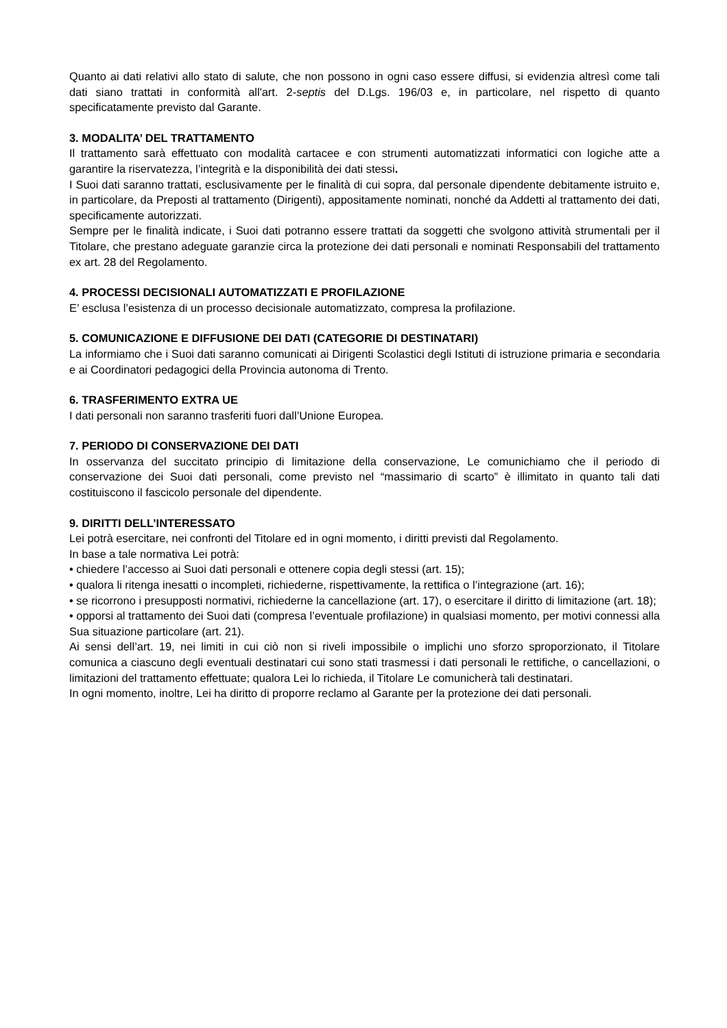Quanto ai dati relativi allo stato di salute, che non possono in ogni caso essere diffusi, si evidenzia altresì come tali dati siano trattati in conformità all'art. 2-septis del D.Lgs. 196/03 e, in particolare, nel rispetto di quanto specificatamente previsto dal Garante.
3. MODALITA’ DEL TRATTAMENTO
Il trattamento sarà effettuato con modalità cartacee e con strumenti automatizzati informatici con logiche atte a garantire la riservatezza, l’integrità e la disponibilità dei dati stessi.
I Suoi dati saranno trattati, esclusivamente per le finalità di cui sopra, dal personale dipendente debitamente istruito e, in particolare, da Preposti al trattamento (Dirigenti), appositamente nominati, nonché da Addetti al trattamento dei dati, specificamente autorizzati.
Sempre per le finalità indicate, i Suoi dati potranno essere trattati da soggetti che svolgono attività strumentali per il Titolare, che prestano adeguate garanzie circa la protezione dei dati personali e nominati Responsabili del trattamento ex art. 28 del Regolamento.
4. PROCESSI DECISIONALI AUTOMATIZZATI E PROFILAZIONE
E’ esclusa l’esistenza di un processo decisionale automatizzato, compresa la profilazione.
5. COMUNICAZIONE E DIFFUSIONE DEI DATI (CATEGORIE DI DESTINATARI)
La informiamo che i Suoi dati saranno comunicati ai Dirigenti Scolastici degli Istituti di istruzione primaria e secondaria e ai Coordinatori pedagogici della Provincia autonoma di Trento.
6. TRASFERIMENTO EXTRA UE
I dati personali non saranno trasferiti fuori dall’Unione Europea.
7. PERIODO DI CONSERVAZIONE DEI DATI
In osservanza del succitato principio di limitazione della conservazione, Le comunichiamo che il periodo di conservazione dei Suoi dati personali, come previsto nel “massimario di scarto” è illimitato in quanto tali dati costituiscono il fascicolo personale del dipendente.
9. DIRITTI DELL’INTERESSATO
Lei potrà esercitare, nei confronti del Titolare ed in ogni momento, i diritti previsti dal Regolamento.
In base a tale normativa Lei potrà:
• chiedere l’accesso ai Suoi dati personali e ottenere copia degli stessi (art. 15);
• qualora li ritenga inesatti o incompleti, richiederne, rispettivamente, la rettifica o l’integrazione (art. 16);
• se ricorrono i presupposti normativi, richiederne la cancellazione (art. 17), o esercitare il diritto di limitazione (art. 18);
• opporsi al trattamento dei Suoi dati (compresa l’eventuale profilazione) in qualsiasi momento, per motivi connessi alla Sua situazione particolare (art. 21).
Ai sensi dell’art. 19, nei limiti in cui ciò non si riveli impossibile o implichi uno sforzo sproporzionato, il Titolare comunica a ciascuno degli eventuali destinatari cui sono stati trasmessi i dati personali le rettifiche, o cancellazioni, o limitazioni del trattamento effettuate; qualora Lei lo richieda, il Titolare Le comunicherà tali destinatari.
In ogni momento, inoltre, Lei ha diritto di proporre reclamo al Garante per la protezione dei dati personali.